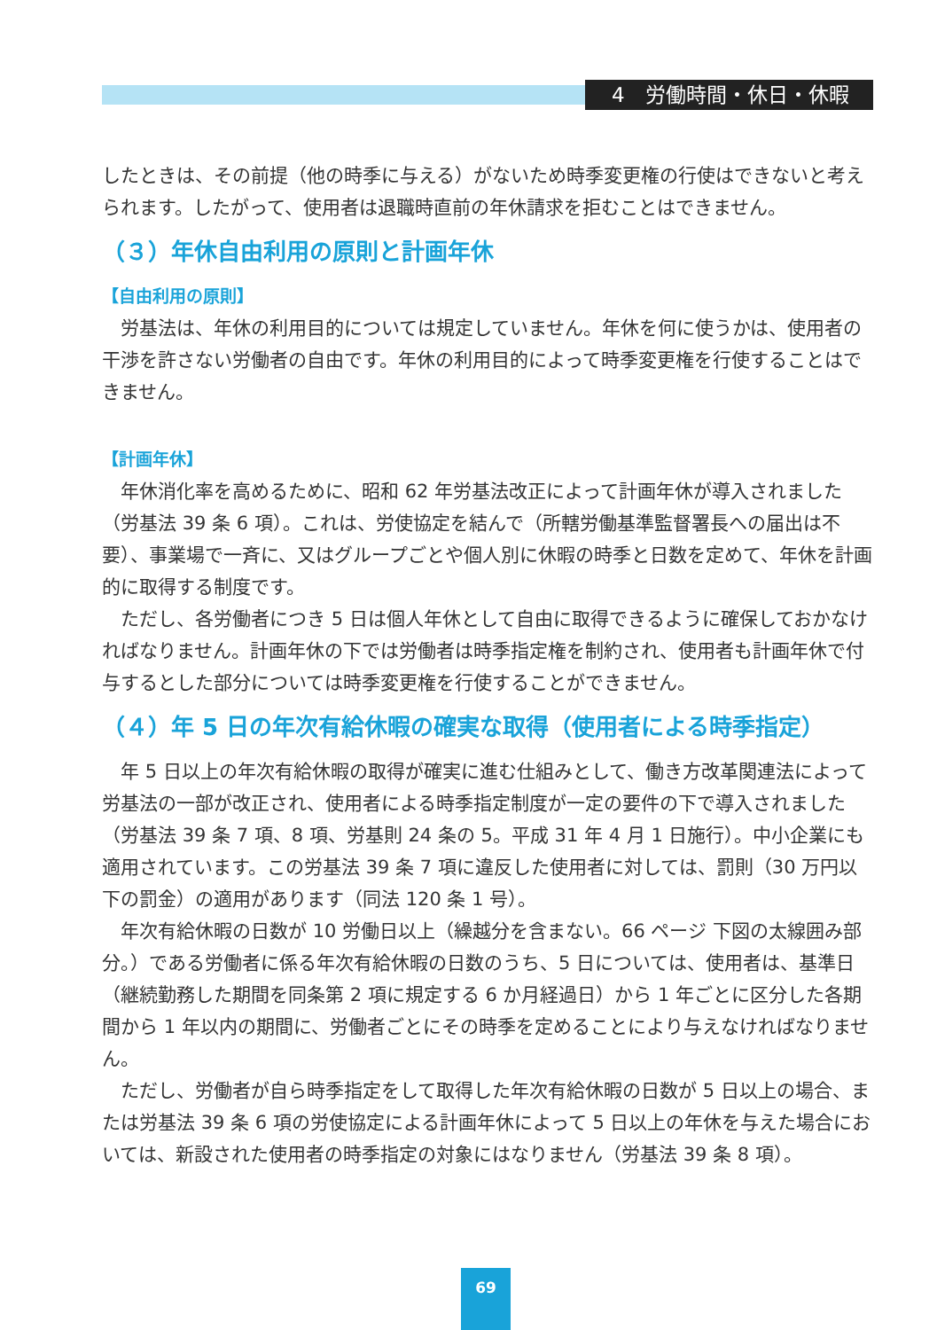4　労働時間・休日・休暇
したときは、その前提（他の時季に与える）がないため時季変更権の行使はできないと考えられます。したがって、使用者は退職時直前の年休請求を拒むことはできません。
（３）年休自由利用の原則と計画年休
【自由利用の原則】
労基法は、年休の利用目的については規定していません。年休を何に使うかは、使用者の干渉を許さない労働者の自由です。年休の利用目的によって時季変更権を行使することはできません。
【計画年休】
年休消化率を高めるために、昭和 62 年労基法改正によって計画年休が導入されました（労基法 39 条 6 項）。これは、労使協定を結んで（所轄労働基準監督署長への届出は不要）、事業場で一斉に、又はグループごとや個人別に休暇の時季と日数を定めて、年休を計画的に取得する制度です。
ただし、各労働者につき 5 日は個人年休として自由に取得できるように確保しておかなければなりません。計画年休の下では労働者は時季指定権を制約され、使用者も計画年休で付与するとした部分については時季変更権を行使することができません。
（４）年 5 日の年次有給休暇の確実な取得（使用者による時季指定）
年 5 日以上の年次有給休暇の取得が確実に進む仕組みとして、働き方改革関連法によって労基法の一部が改正され、使用者による時季指定制度が一定の要件の下で導入されました（労基法 39 条 7 項、8 項、労基則 24 条の 5。平成 31 年 4 月 1 日施行）。中小企業にも適用されています。この労基法 39 条 7 項に違反した使用者に対しては、罰則（30 万円以下の罰金）の適用があります（同法 120 条 1 号）。
年次有給休暇の日数が 10 労働日以上（繰越分を含まない。66 ページ 下図の太線囲み部分。）である労働者に係る年次有給休暇の日数のうち、5 日については、使用者は、基準日（継続勤務した期間を同条第 2 項に規定する 6 か月経過日）から 1 年ごとに区分した各期間から 1 年以内の期間に、労働者ごとにその時季を定めることにより与えなければなりません。
ただし、労働者が自ら時季指定をして取得した年次有給休暇の日数が 5 日以上の場合、または労基法 39 条 6 項の労使協定による計画年休によって 5 日以上の年休を与えた場合においては、新設された使用者の時季指定の対象にはなりません（労基法 39 条 8 項）。
69